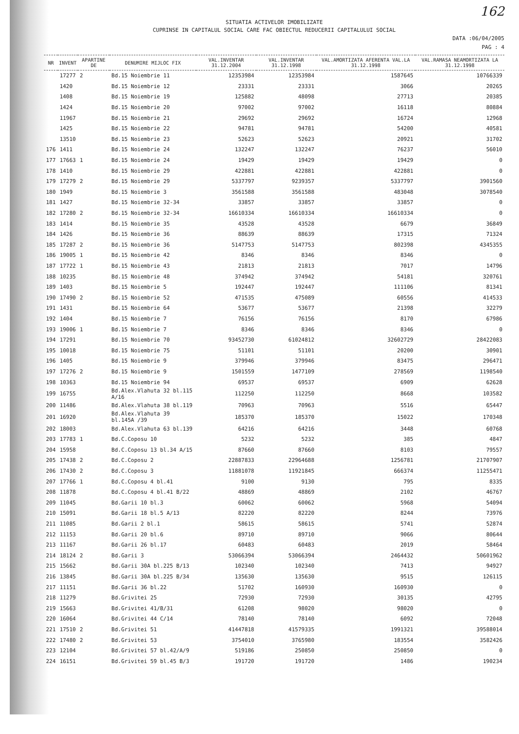162
SITUATIA ACTIVELOR IMOBILIZATE
CUPRINSE IN CAPITALUL SOCIAL CARE FAC OBIECTUL REDUCERII CAPITALULUI SOCIAL
DATA :06/04/2005
PAG : 4
| NR | INVENT | APARTINE DE | DENUMIRE MIJLOC FIX | VAL.INVENTAR 31.12.2004 | VAL.INVENTAR 31.12.1998 | VAL.AMORTIZATA AFERENTA VAL.LA 31.12.1998 | VAL.RAMASA NEAMORTIZATA LA 31.12.1998 |
| --- | --- | --- | --- | --- | --- | --- | --- |
| | 17277 | 2 | Bd.15 Noiembrie 11 | 12353984 | 12353984 | 1587645 | 10766339 |
| | 1420 | | Bd.15 Noiembrie 12 | 23331 | 23331 | 3066 | 20265 |
| | 1408 | | Bd.15 Noiembrie 19 | 125882 | 48098 | 27713 | 20385 |
| | 1424 | | Bd.15 Noiembrie 20 | 97002 | 97002 | 16118 | 80884 |
| | 11967 | | Bd.15 Noiembrie 21 | 29692 | 29692 | 16724 | 12968 |
| | 1425 | | Bd.15 Noiembrie 22 | 94781 | 94781 | 54200 | 40581 |
| | 13510 | | Bd.15 Noiembrie 23 | 52623 | 52623 | 20921 | 31702 |
| 176 | 1411 | | Bd.15 Noiembrie 24 | 132247 | 132247 | 76237 | 56010 |
| 177 | 17663 | 1 | Bd.15 Noiembrie 24 | 19429 | 19429 | 19429 | 0 |
| 178 | 1410 | | Bd.15 Noiembrie 29 | 422881 | 422881 | 422881 | 0 |
| 179 | 17279 | 2 | Bd.15 Noiembrie 29 | 5337797 | 9239357 | 5337797 | 3901560 |
| 180 | 1949 | | Bd.15 Noiembrie 3 | 3561588 | 3561588 | 483048 | 3078540 |
| 181 | 1427 | | Bd.15 Noiembrie 32-34 | 33857 | 33857 | 33857 | 0 |
| 182 | 17280 | 2 | Bd.15 Noiembrie 32-34 | 16610334 | 16610334 | 16610334 | 0 |
| 183 | 1414 | | Bd.15 Noiembrie 35 | 43528 | 43528 | 6679 | 36849 |
| 184 | 1426 | | Bd.15 Noiembrie 36 | 88639 | 88639 | 17315 | 71324 |
| 185 | 17287 | 2 | Bd.15 Noiembrie 36 | 5147753 | 5147753 | 802398 | 4345355 |
| 186 | 19005 | 1 | Bd.15 Noiembrie 42 | 8346 | 8346 | 8346 | 0 |
| 187 | 17722 | 1 | Bd.15 Noiembrie 43 | 21813 | 21813 | 7017 | 14796 |
| 188 | 10235 | | Bd.15 Noiembrie 48 | 374942 | 374942 | 54181 | 320761 |
| 189 | 1403 | | Bd.15 Noiembrie 5 | 192447 | 192447 | 111106 | 81341 |
| 190 | 17490 | 2 | Bd.15 Noiembrie 52 | 471535 | 475089 | 60556 | 414533 |
| 191 | 1431 | | Bd.15 Noiembrie 64 | 53677 | 53677 | 21398 | 32279 |
| 192 | 1404 | | Bd.15 Noiembrie 7 | 76156 | 76156 | 8170 | 67986 |
| 193 | 19006 | 1 | Bd.15 Noiembrie 7 | 8346 | 8346 | 8346 | 0 |
| 194 | 17291 | | Bd.15 Noiembrie 70 | 93452730 | 61024812 | 32602729 | 28422083 |
| 195 | 10018 | | Bd.15 Noiembrie 75 | 51101 | 51101 | 20200 | 30901 |
| 196 | 1405 | | Bd.15 Noiembrie 9 | 379946 | 379946 | 83475 | 296471 |
| 197 | 17276 | 2 | Bd.15 Noiembrie 9 | 1501559 | 1477109 | 278569 | 1198540 |
| 198 | 10363 | | Bd.15 Noiembrie 94 | 69537 | 69537 | 6909 | 62628 |
| 199 | 16755 | | Bd.Alex.Vlahuta 32 bl.115 A/16 | 112250 | 112250 | 8668 | 103582 |
| 200 | 11486 | | Bd.Alex.Vlahuta 38 bl.119 | 70963 | 70963 | 5516 | 65447 |
| 201 | 16920 | | Bd.Alex.Vlahuta 39 bl.145A /39 | 185370 | 185370 | 15022 | 170348 |
| 202 | 18003 | | Bd.Alex.Vlahuta 63 bl.139 | 64216 | 64216 | 3448 | 60768 |
| 203 | 17783 | 1 | Bd.C.Coposu 10 | 5232 | 5232 | 385 | 4847 |
| 204 | 15958 | | Bd.C.Coposu 13 bl.34 A/15 | 87660 | 87660 | 8103 | 79557 |
| 205 | 17438 | 2 | Bd.C.Coposu 2 | 22887833 | 22964688 | 1256781 | 21707907 |
| 206 | 17430 | 2 | Bd.C.Coposu 3 | 11881078 | 11921845 | 666374 | 11255471 |
| 207 | 17766 | 1 | Bd.C.Coposu 4 bl.41 | 9100 | 9130 | 795 | 8335 |
| 208 | 11878 | | Bd.C.Coposu 4 bl.41 B/22 | 48869 | 48869 | 2102 | 46767 |
| 209 | 11045 | | Bd.Garii 10 bl.3 | 60062 | 60062 | 5968 | 54094 |
| 210 | 15091 | | Bd.Garii 18 bl.5 A/13 | 82220 | 82220 | 8244 | 73976 |
| 211 | 11085 | | Bd.Garii 2 bl.1 | 58615 | 58615 | 5741 | 52874 |
| 212 | 11153 | | Bd.Garii 20 bl.6 | 89710 | 89710 | 9066 | 80644 |
| 213 | 11167 | | Bd.Garii 26 bl.17 | 60483 | 60483 | 2019 | 58464 |
| 214 | 18124 | 2 | Bd.Garii 3 | 53066394 | 53066394 | 2464432 | 50601962 |
| 215 | 15662 | | Bd.Garii 30A bl.225 B/13 | 102340 | 102340 | 7413 | 94927 |
| 216 | 13845 | | Bd.Garii 30A bl.225 B/34 | 135630 | 135630 | 9515 | 126115 |
| 217 | 11151 | | Bd.Garii 36 bl.22 | 51702 | 160930 | 160930 | 0 |
| 218 | 11279 | | Bd.Grivitei 25 | 72930 | 72930 | 30135 | 42795 |
| 219 | 15663 | | Bd.Grivitei 41/B/31 | 61208 | 98020 | 98020 | 0 |
| 220 | 16064 | | Bd.Grivitei 44 C/14 | 78140 | 78140 | 6092 | 72048 |
| 221 | 17510 | 2 | Bd.Grivitei 51 | 41447818 | 41579335 | 1991321 | 39588014 |
| 222 | 17480 | 2 | Bd.Grivitei 53 | 3754010 | 3765980 | 183554 | 3582426 |
| 223 | 12104 | | Bd.Grivitei 57 bl.42/A/9 | 519186 | 250850 | 250850 | 0 |
| 224 | 16151 | | Bd.Grivitei 59 bl.45 B/3 | 191720 | 191720 | 1486 | 190234 |